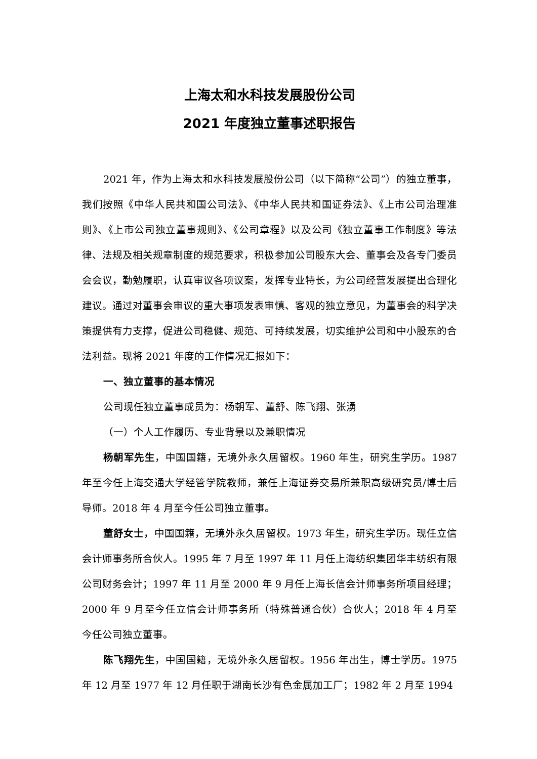上海太和水科技发展股份公司
2021 年度独立董事述职报告
2021 年，作为上海太和水科技发展股份公司（以下简称“公司”）的独立董事，我们按照《中华人民共和国公司法》、《中华人民共和国证券法》、《上市公司治理准则》、《上市公司独立董事规则》、《公司章程》以及公司《独立董事工作制度》等法律、法规及相关规章制度的规范要求，积极参加公司股东大会、董事会及各专门委员会会议，勤勉履职，认真审议各项议案，发挥专业特长，为公司经营发展提出合理化建议。通过对董事会审议的重大事项发表审慎、客观的独立意见，为董事会的科学决策提供有力支撑，促进公司稳健、规范、可持续发展，切实维护公司和中小股东的合法利益。现将 2021 年度的工作情况汇报如下：
一、独立董事的基本情况
公司现任独立董事成员为：杨朝军、董舒、陈飞翔、张湧
（一）个人工作履历、专业背景以及兼职情况
杨朝军先生，中国国籍，无境外永久居留权。1960 年生，研究生学历。1987 年至今任上海交通大学经管学院教师，兼任上海证券交易所兼职高级研究员/博士后导师。2018 年 4 月至今任公司独立董事。
董舒女士，中国国籍，无境外永久居留权。1973 年生，研究生学历。现任立信会计师事务所合伙人。1995 年 7 月至 1997 年 11 月任上海纺织集团华丰纺织有限公司财务会计；1997 年 11 月至 2000 年 9 月任上海长信会计师事务所项目经理；2000 年 9 月至今任立信会计师事务所（特殊普通合伙）合伙人；2018 年 4 月至今任公司独立董事。
陈飞翔先生，中国国籍，无境外永久居留权。1956 年出生，博士学历。1975 年 12 月至 1977 年 12 月任职于湖南长沙有色金属加工厂；1982 年 2 月至 1994